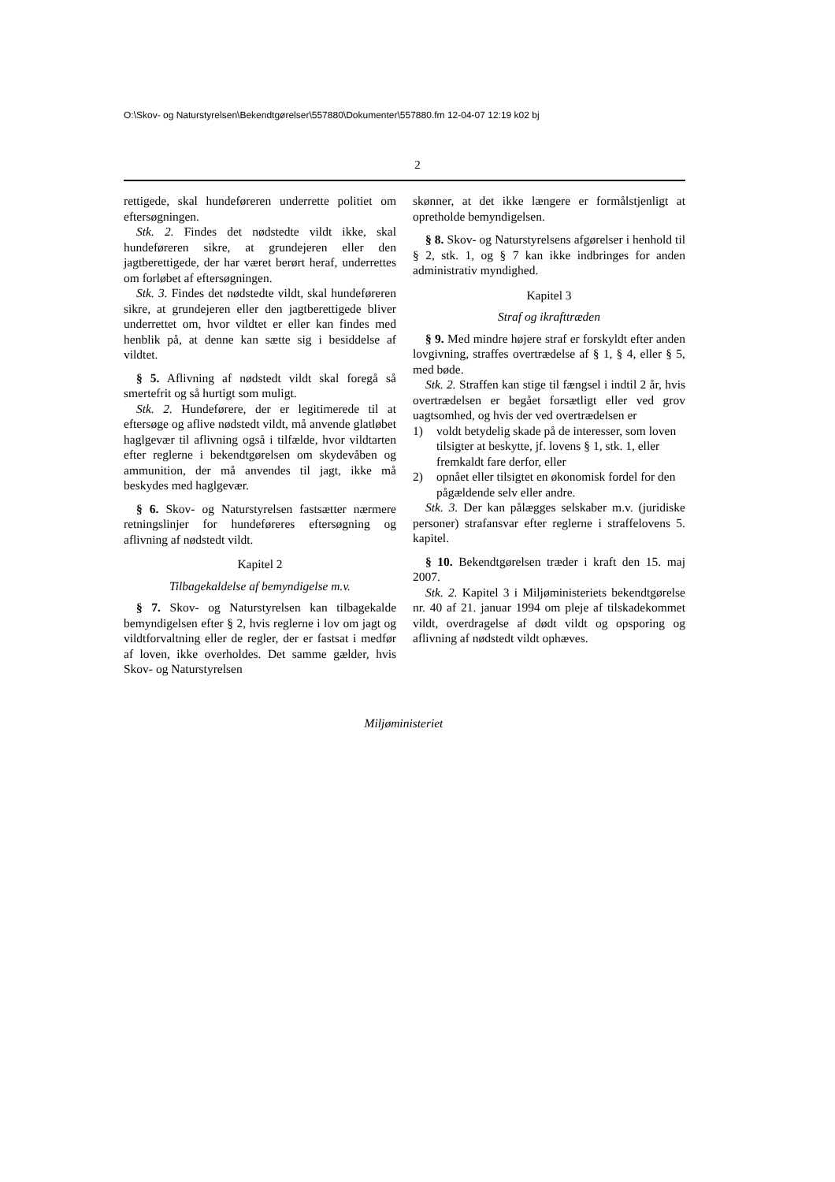O:\Skov- og Naturstyrelsen\Bekendtgørelser\557880\Dokumenter\557880.fm 12-04-07 12:19 k02 bj
2
rettigede, skal hundeføreren underrette politiet om eftersøgningen.
Stk. 2. Findes det nødstedte vildt ikke, skal hundeføreren sikre, at grundejeren eller den jagtberettigede, der har været berørt heraf, underrettes om forløbet af eftersøgningen.
Stk. 3. Findes det nødstedte vildt, skal hundeføreren sikre, at grundejeren eller den jagtberettigede bliver underrettet om, hvor vildtet er eller kan findes med henblik på, at denne kan sætte sig i besiddelse af vildtet.
§ 5. Aflivning af nødstedt vildt skal foregå så smertefrit og så hurtigt som muligt.
Stk. 2. Hundeførere, der er legitimerede til at eftersøge og aflive nødstedt vildt, må anvende glatløbet haglgevær til aflivning også i tilfælde, hvor vildtarten efter reglerne i bekendtgørelsen om skydevåben og ammunition, der må anvendes til jagt, ikke må beskydes med haglgevær.
§ 6. Skov- og Naturstyrelsen fastsætter nærmere retningslinjer for hundeføreres eftersøgning og aflivning af nødstedt vildt.
Kapitel 2
Tilbagekaldelse af bemyndigelse m.v.
§ 7. Skov- og Naturstyrelsen kan tilbagekalde bemyndigelsen efter § 2, hvis reglerne i lov om jagt og vildtforvaltning eller de regler, der er fastsat i medfør af loven, ikke overholdes. Det samme gælder, hvis Skov- og Naturstyrelsen
skønner, at det ikke længere er formålstjenligt at opretholde bemyndigelsen.
§ 8. Skov- og Naturstyrelsens afgørelser i henhold til § 2, stk. 1, og § 7 kan ikke indbringes for anden administrativ myndighed.
Kapitel 3
Straf og ikrafttræden
§ 9. Med mindre højere straf er forskyldt efter anden lovgivning, straffes overtrædelse af § 1, § 4, eller § 5, med bøde.
Stk. 2. Straffen kan stige til fængsel i indtil 2 år, hvis overtrædelsen er begået forsætligt eller ved grov uagtsomhed, og hvis der ved overtrædelsen er
1) voldt betydelig skade på de interesser, som loven tilsigter at beskytte, jf. lovens § 1, stk. 1, eller fremkaldt fare derfor, eller
2) opnået eller tilsigtet en økonomisk fordel for den pågældende selv eller andre.
Stk. 3. Der kan pålægges selskaber m.v. (juridiske personer) strafansvar efter reglerne i straffelovens 5. kapitel.
§ 10. Bekendtgørelsen træder i kraft den 15. maj 2007.
Stk. 2. Kapitel 3 i Miljøministeriets bekendtgørelse nr. 40 af 21. januar 1994 om pleje af tilskadekommet vildt, overdragelse af dødt vildt og opsporing og aflivning af nødstedt vildt ophæves.
Miljøministeriet